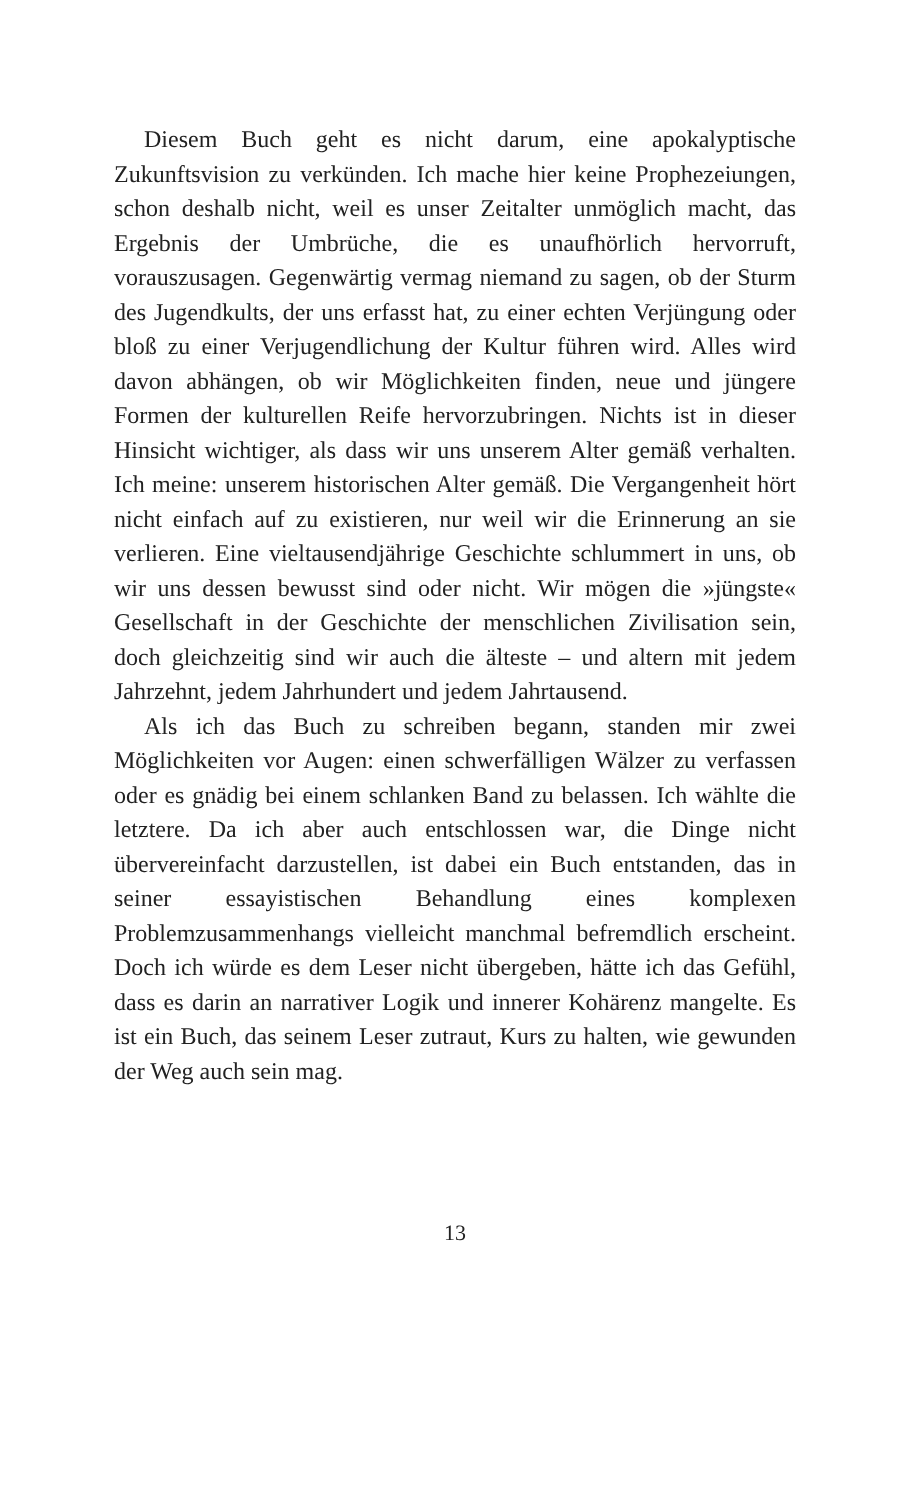Diesem Buch geht es nicht darum, eine apokalyptische Zukunftsvision zu verkünden. Ich mache hier keine Prophezeiungen, schon deshalb nicht, weil es unser Zeitalter unmöglich macht, das Ergebnis der Umbrüche, die es unaufhörlich hervorruft, vorauszusagen. Gegenwärtig vermag niemand zu sagen, ob der Sturm des Jugendkults, der uns erfasst hat, zu einer echten Verjüngung oder bloß zu einer Verjugendlichung der Kultur führen wird. Alles wird davon abhängen, ob wir Möglichkeiten finden, neue und jüngere Formen der kulturellen Reife hervorzubringen. Nichts ist in dieser Hinsicht wichtiger, als dass wir uns unserem Alter gemäß verhalten. Ich meine: unserem historischen Alter gemäß. Die Vergangenheit hört nicht einfach auf zu existieren, nur weil wir die Erinnerung an sie verlieren. Eine vieltausendjährige Geschichte schlummert in uns, ob wir uns dessen bewusst sind oder nicht. Wir mögen die »jüngste« Gesellschaft in der Geschichte der menschlichen Zivilisation sein, doch gleichzeitig sind wir auch die älteste – und altern mit jedem Jahrzehnt, jedem Jahrhundert und jedem Jahrtausend.
Als ich das Buch zu schreiben begann, standen mir zwei Möglichkeiten vor Augen: einen schwerfälligen Wälzer zu verfassen oder es gnädig bei einem schlanken Band zu belassen. Ich wählte die letztere. Da ich aber auch entschlossen war, die Dinge nicht übervereinfacht darzustellen, ist dabei ein Buch entstanden, das in seiner essayistischen Behandlung eines komplexen Problemzusammenhangs vielleicht manchmal befremdlich erscheint. Doch ich würde es dem Leser nicht übergeben, hätte ich das Gefühl, dass es darin an narrativer Logik und innerer Kohärenz mangelte. Es ist ein Buch, das seinem Leser zutraut, Kurs zu halten, wie gewunden der Weg auch sein mag.
13